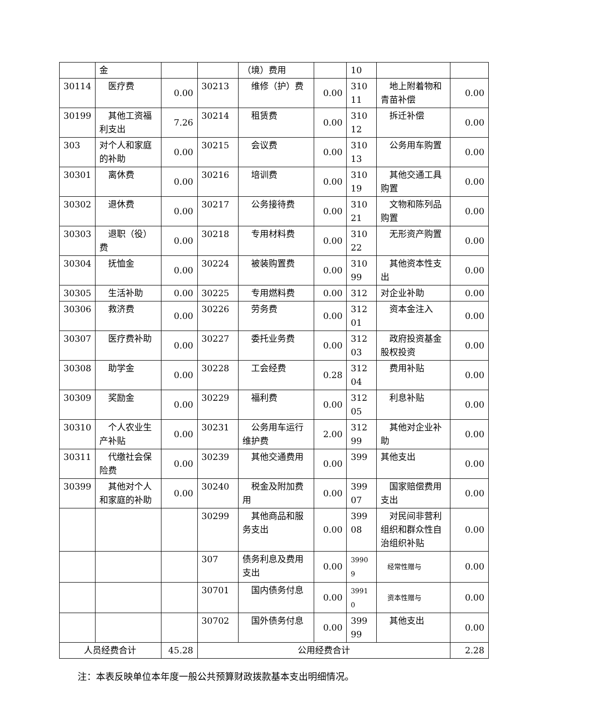| | 金 | | | （境）费用 | | 10 | | |
| 30114 | 医疗费 | 0.00 | 30213 | 维修（护）费 | 0.00 | 310 11 | 地上附着物和青苗补偿 | 0.00 |
| 30199 | 其他工资福利支出 | 7.26 | 30214 | 租赁费 | 0.00 | 310 12 | 拆迁补偿 | 0.00 |
| 303 | 对个人和家庭的补助 | 0.00 | 30215 | 会议费 | 0.00 | 310 13 | 公务用车购置 | 0.00 |
| 30301 | 离休费 | 0.00 | 30216 | 培训费 | 0.00 | 310 19 | 其他交通工具购置 | 0.00 |
| 30302 | 退休费 | 0.00 | 30217 | 公务接待费 | 0.00 | 310 21 | 文物和陈列品购置 | 0.00 |
| 30303 | 退职（役）费 | 0.00 | 30218 | 专用材料费 | 0.00 | 310 22 | 无形资产购置 | 0.00 |
| 30304 | 抚恤金 | 0.00 | 30224 | 被装购置费 | 0.00 | 310 99 | 其他资本性支出 | 0.00 |
| 30305 | 生活补助 | 0.00 | 30225 | 专用燃料费 | 0.00 | 312 | 对企业补助 | 0.00 |
| 30306 | 救济费 | 0.00 | 30226 | 劳务费 | 0.00 | 312 01 | 资本金注入 | 0.00 |
| 30307 | 医疗费补助 | 0.00 | 30227 | 委托业务费 | 0.00 | 312 03 | 政府投资基金股权投资 | 0.00 |
| 30308 | 助学金 | 0.00 | 30228 | 工会经费 | 0.28 | 312 04 | 费用补贴 | 0.00 |
| 30309 | 奖励金 | 0.00 | 30229 | 福利费 | 0.00 | 312 05 | 利息补贴 | 0.00 |
| 30310 | 个人农业生产补贴 | 0.00 | 30231 | 公务用车运行维护费 | 2.00 | 312 99 | 其他对企业补助 | 0.00 |
| 30311 | 代缴社会保险费 | 0.00 | 30239 | 其他交通费用 | 0.00 | 399 | 其他支出 | 0.00 |
| 30399 | 其他对个人和家庭的补助 | 0.00 | 30240 | 税金及附加费用 | 0.00 | 399 07 | 国家赔偿费用支出 | 0.00 |
| | | | 30299 | 其他商品和服务支出 | 0.00 | 399 08 | 对民间非营利组织和群众性自治组织补贴 | 0.00 |
| | | | 307 | 债务利息及费用支出 | 0.00 | 3990 9 | 经常性赠与 | 0.00 |
| | | | 30701 | 国内债务付息 | 0.00 | 3991 0 | 资本性赠与 | 0.00 |
| | | | 30702 | 国外债务付息 | 0.00 | 399 99 | 其他支出 | 0.00 |
| 人员经费合计 | | 45.28 | 公用经费合计 | | | | | 2.28 |
注：本表反映单位本年度一般公共预算财政拨款基本支出明细情况。